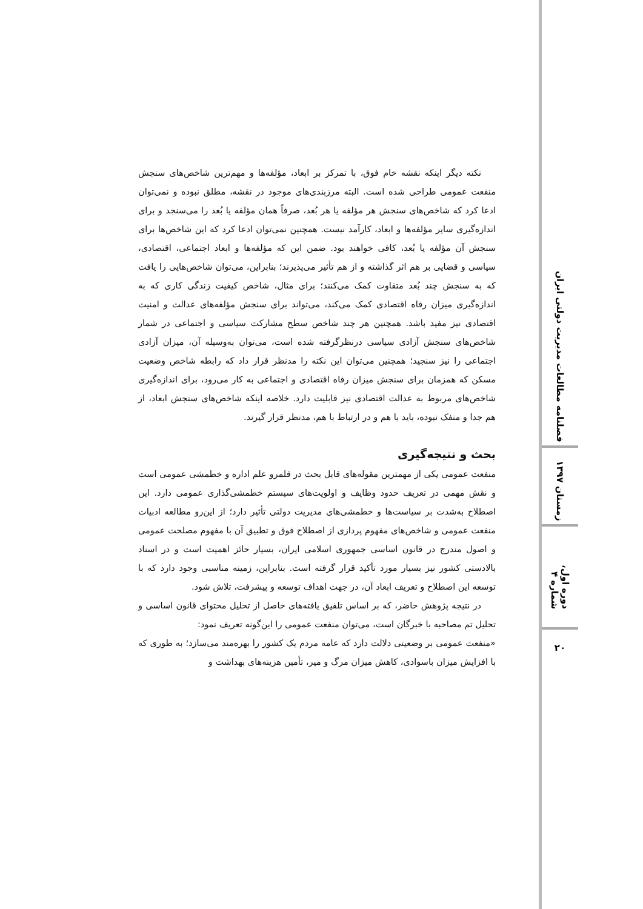نکته دیگر اینکه نقشه خام فوق، با تمرکز بر ابعاد، مؤلفه‌ها و مهم‌ترین شاخص‌های سنجش منفعت عمومی طراحی شده است. البته مرزبندی‌های موجود در نقشه، مطلق نبوده و نمی‌توان ادعا کرد که شاخص‌های سنجش هر مؤلفه یا هر بُعد، صرفاً همان مؤلفه یا بُعد را می‌سنجد و برای اندازه‌گیری سایر مؤلفه‌ها و ابعاد، کارآمد نیست. همچنین نمی‌توان ادعا کرد که این شاخص‌ها برای سنجش آن مؤلفه یا بُعد، کافی خواهند بود. ضمن این که مؤلفه‌ها و ابعاد اجتماعی، اقتصادی، سیاسی و قضایی بر هم اثر گذاشته و از هم تأثیر می‌پذیرند؛ بنابراین، می‌توان شاخص‌هایی را یافت که به سنجش چند بُعد متفاوت کمک می‌کنند؛ برای مثال، شاخص کیفیت زندگی کاری که به اندازه‌گیری میزان رفاه اقتصادی کمک می‌کند، می‌تواند برای سنجش مؤلفه‌های عدالت و امنیت اقتصادی نیز مفید باشد. همچنین هر چند شاخص سطح مشارکت سیاسی و اجتماعی در شمار شاخص‌های سنجش آزادی سیاسی درنظرگرفته شده است، می‌توان به‌وسیله آن، میزان آزادی اجتماعی را نیز سنجید؛ همچنین می‌توان این نکته را مدنظر قرار داد که رابطه شاخص وضعیت مسکن که همزمان برای سنجش میزان رفاه اقتصادی و اجتماعی به کار می‌رود، برای اندازه‌گیری شاخص‌های مربوط به عدالت اقتصادی نیز قابلیت دارد. خلاصه اینکه شاخص‌های سنجش ابعاد، از هم جدا و منفک نبوده، باید با هم و در ارتباط با هم، مدنظر قرار گیرند.
بحث و نتیجه‌گیری
منفعت عمومی یکی از مهمترین مقوله‌های قابل بحث در قلمرو علم اداره و خطمشی عمومی است و نقش مهمی در تعریف حدود وظایف و اولویت‌های سیستم خطمشی‌گذاری عمومی دارد. این اصطلاح به‌شدت بر سیاست‌ها و خطمشی‌های مدیریت دولتی تأثیر دارد؛ از این‌رو مطالعه ادبیات منفعت عمومی و شاخص‌های مفهوم پردازی از اصطلاح فوق و تطبیق آن با مفهوم مصلحت عمومی و اصول مندرج در قانون اساسی جمهوری اسلامی ایران، بسیار حائز اهمیت است و در اسناد بالادستی کشور نیز بسیار مورد تأکید قرار گرفته است. بنابراین، زمینه مناسبی وجود دارد که با توسعه این اصطلاح و تعریف ابعاد آن، در جهت اهداف توسعه و پیشرفت، تلاش شود.
در نتیجه پژوهش حاضر، که بر اساس تلفیق یافته‌های حاصل از تحلیل محتوای قانون اساسی و تحلیل تم مصاحبه با خبرگان است، می‌توان منفعت عمومی را این‌گونه تعریف نمود:
«منفعت عمومی بر وضعیتی دلالت دارد که عامه مردم یک کشور را بهره‌مند می‌سازد؛ به طوری که با افزایش میزان باسوادی، کاهش میزان مرگ و میر، تأمین هزینه‌های بهداشت و
فصلنامه مطالعات مدیریت دولتی ایران
زمستان ۱۳۹۷
دوره اول، شماره ۴
۲۰